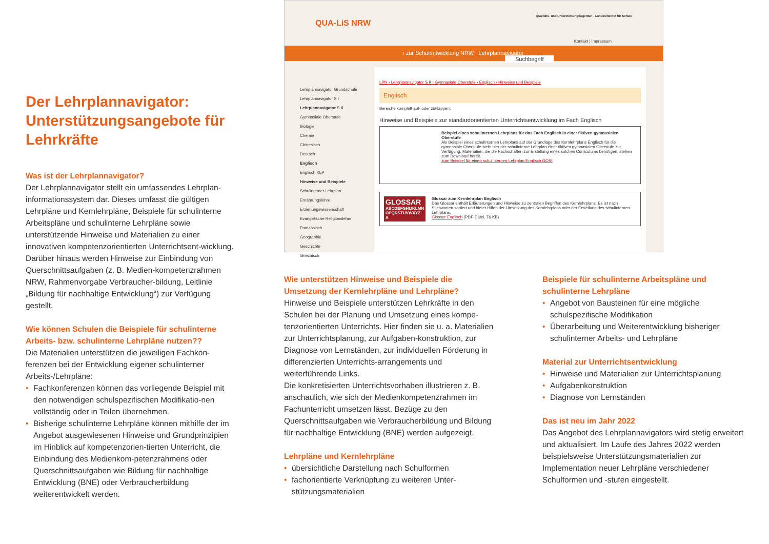Der Lehrplannavigator: Unterstützungsangebote für Lehrkräfte
Was ist der Lehrplannavigator?
Der Lehrplannavigator stellt ein umfassendes Lehrplan-informationssystem dar. Dieses umfasst die gültigen Lehrpläne und Kernlehrpläne, Beispiele für schulinterne Arbeitspläne und schulinterne Lehrpläne sowie unterstützende Hinweise und Materialien zu einer innovativen kompetenzorientierten Unterrichtsent-wicklung. Darüber hinaus werden Hinweise zur Einbindung von Querschnittsaufgaben (z. B. Medien-kompetenzrahmen NRW, Rahmenvorgabe Verbraucher-bildung, Leitlinie „Bildung für nachhaltige Entwicklung“) zur Verfügung gestellt.
Wie können Schulen die Beispiele für schulinterne Arbeits- bzw. schulinterne Lehrpläne nutzen??
Die Materialien unterstützen die jeweiligen Fachkon-ferenzen bei der Entwicklung eigener schulinterner Arbeits-/Lehrpläne:
• Fachkonferenzen können das vorliegende Beispiel mit den notwendigen schulspezifischen Modifikatio-nen vollständig oder in Teilen übernehmen.
• Bisherige schulinterne Lehrpläne können mithilfe der im Angebot ausgewiesenen Hinweise und Grundprinzipien im Hinblick auf kompetenzorien-tierten Unterricht, die Einbindung des Medienkom-petenzrahmens oder Querschnittsaufgaben wie Bildung für nachhaltige Entwicklung (BNE) oder Verbraucherbildung weiterentwickelt werden.
QUA-LiS NRW
Qualitäts- und UnterstützungsAgentur – Landesinstitut für Schule
Kontakt | Impressum
› zur Schulentwicklung NRW Lehrplannavigator Suchbegriff
Lehrplannavigator Grundschule
Lehrplannavigator S I
Lehrplannavigator S II
Gymnasiale Oberstufe
Biologie
Chemie
Chinesisch
Deutsch
Englisch
Englisch KLP
Hinweise und Beispiele
Schulinterner Lehrplan
Ernährungslehre
Erziehungswissenschaft
Evangelische Religionslehre
Französisch
Geographie
Geschichte
Griechisch
LPN › Lehrplannavigator S II › Gymnasiale Oberstufe › Englisch › Hinweise und Beispiele
Englisch
Bereiche komplett auf- oder zuklappen:
Hinweise und Beispiele zur standardorientierten Unterrichtsentwicklung im Fach Englisch
Beispiel eines schulinternen Lehrplans für das Fach Englisch in einer fiktiven gymnasialen Oberstufe
Als Beispiel eines schulinternen Lehrplans auf der Grundlage des Kernlehrplans Englisch für die gymnasiale Oberstufe steht hier der schulinterne Lehrplan einer fiktiven gymnasialen Oberstufe zur Verfügung. Materialien, die die Fachschaften zur Erstellung eines solchen Curriculums benötigen, stehen zum Download bereit.
zum Beispiel für einen schulinternen Lehrplan Englisch GOSt
GLOSSAR
ABCDEFGHIJKLMN OPQRSTUVWXYZ
A
Glossar zum Kernlehrplan Englisch
Das Glossar enthält Erläuterungen und Hinweise zu zentralen Begriffen des Kernlehrplans. Es ist nach Stichworten sortiert und bietet Hilfen der Umsetzung des Kernlehrplans oder der Erstellung des schulinternen Lehrplans.
Glossar Englisch (PDF-Datei, 76 KB)
Wie unterstützen Hinweise und Beispiele die Umsetzung der Kernlehrpläne und Lehrpläne?
Hinweise und Beispiele unterstützen Lehrkräfte in den Schulen bei der Planung und Umsetzung eines kompe-tenzorientierten Unterrichts. Hier finden sie u. a. Materialien zur Unterrichtsplanung, zur Aufgaben-konstruktion, zur Diagnose von Lernständen, zur individuellen Förderung in differenzierten Unterrichts-arrangements und weiterführende Links.
Die konkretisierten Unterrichtsvorhaben illustrieren z. B. anschaulich, wie sich der Medienkompetenzrahmen im Fachunterricht umsetzen lässt. Bezüge zu den Querschnittsaufgaben wie Verbraucherbildung und Bildung für nachhaltige Entwicklung (BNE) werden aufgezeigt.
Lehrpläne und Kernlehrpläne
• übersichtliche Darstellung nach Schulformen
• fachorientierte Verknüpfung zu weiteren Unter-stützungsmaterialien
Beispiele für schulinterne Arbeitspläne und schulinterne Lehrpläne
• Angebot von Bausteinen für eine mögliche schulspezifische Modifikation
• Überarbeitung und Weiterentwicklung bisheriger schulinterner Arbeits- und Lehrpläne
Material zur Unterrichtsentwicklung
• Hinweise und Materialien zur Unterrichtsplanung
• Aufgabenkonstruktion
• Diagnose von Lernständen
Das ist neu im Jahr 2022
Das Angebot des Lehrplannavigators wird stetig erweitert und aktualisiert. Im Laufe des Jahres 2022 werden beispielsweise Unterstützungsmaterialien zur Implementation neuer Lehrpläne verschiedener Schulformen und -stufen eingestellt.